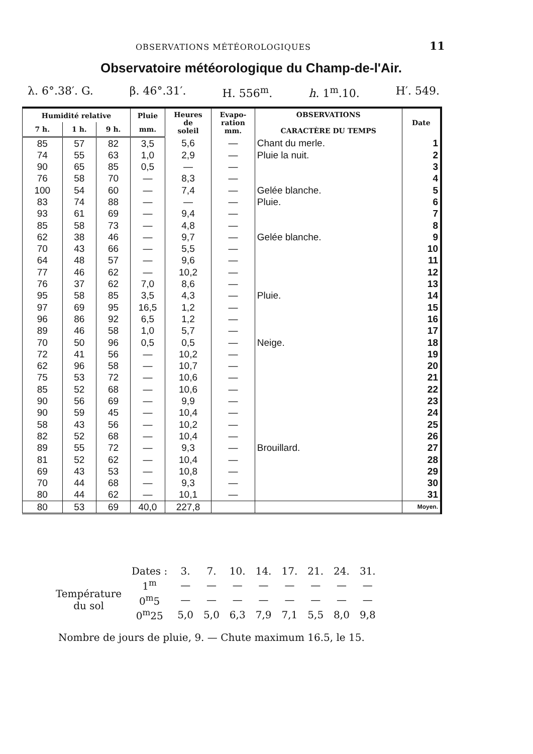OBSERVATIONS MÉTÉOROLOGIQUES 11
Observatoire météorologique du Champ-de-l'Air.
λ. 6°.38′. G. β. 46°.31′. H. 556<sup>m</sup>. h. 1<sup>m</sup>.10. H′. 549.
| Humidité relative | | | Pluie | Heures de soleil | Evapo- ration mm. | OBSERVATIONS CARACTÈRE DU TEMPS | Date |
| --- | --- | --- | --- | --- | --- | --- | --- |
| 7 h. | 1 h. | 9 h. | mm. | | | | |
| 85 | 57 | 82 | 3,5 | 5,6 | — | Chant du merle. | 1 |
| 74 | 55 | 63 | 1,0 | 2,9 | — | Pluie la nuit. | 2 |
| 90 | 65 | 85 | 0,5 | — | — | | 3 |
| 76 | 58 | 70 | — | 8,3 | — | | 4 |
| 100 | 54 | 60 | — | 7,4 | — | Gelée blanche. | 5 |
| 83 | 74 | 88 | — | — | — | Pluie. | 6 |
| 93 | 61 | 69 | — | 9,4 | — | | 7 |
| 85 | 58 | 73 | — | 4,8 | — | | 8 |
| 62 | 38 | 46 | — | 9,7 | — | Gelée blanche. | 9 |
| 70 | 43 | 66 | — | 5,5 | — | | 10 |
| 64 | 48 | 57 | — | 9,6 | — | | 11 |
| 77 | 46 | 62 | — | 10,2 | — | | 12 |
| 76 | 37 | 62 | 7,0 | 8,6 | — | | 13 |
| 95 | 58 | 85 | 3,5 | 4,3 | — | Pluie. | 14 |
| 97 | 69 | 95 | 16,5 | 1,2 | — | | 15 |
| 96 | 86 | 92 | 6,5 | 1,2 | — | | 16 |
| 89 | 46 | 58 | 1,0 | 5,7 | — | | 17 |
| 70 | 50 | 96 | 0,5 | 0,5 | — | Neige. | 18 |
| 72 | 41 | 56 | — | 10,2 | — | | 19 |
| 62 | 96 | 58 | — | 10,7 | — | | 20 |
| 75 | 53 | 72 | — | 10,6 | — | | 21 |
| 85 | 52 | 68 | — | 10,6 | — | | 22 |
| 90 | 56 | 69 | — | 9,9 | — | | 23 |
| 90 | 59 | 45 | — | 10,4 | — | | 24 |
| 58 | 43 | 56 | — | 10,2 | — | | 25 |
| 82 | 52 | 68 | — | 10,4 | — | | 26 |
| 89 | 55 | 72 | — | 9,3 | — | Brouillard. | 27 |
| 81 | 52 | 62 | — | 10,4 | — | | 28 |
| 69 | 43 | 53 | — | 10,8 | — | | 29 |
| 70 | 44 | 68 | — | 9,3 | — | | 30 |
| 80 | 44 | 62 | — | 10,1 | — | | 31 |
| 80 | 53 | 69 | 40,0 | 227,8 | | | Moyen. |
| | Dates : | 3. | 7. | 10. | 14. | 17. | 21. | 24. | 31. |
| Température du sol | 1<sup>m</sup> | — | — | — | — | — | — | — | — |
| | 0<sup>m</sup>5 | — | — | — | — | — | — | — | — |
| | 0<sup>m</sup>25 | 5,0 | 5,0 | 6,3 | 7,9 | 7,1 | 5,5 | 8,0 | 9,8 |
Nombre de jours de pluie, 9. — Chute maximum 16.5, le 15.